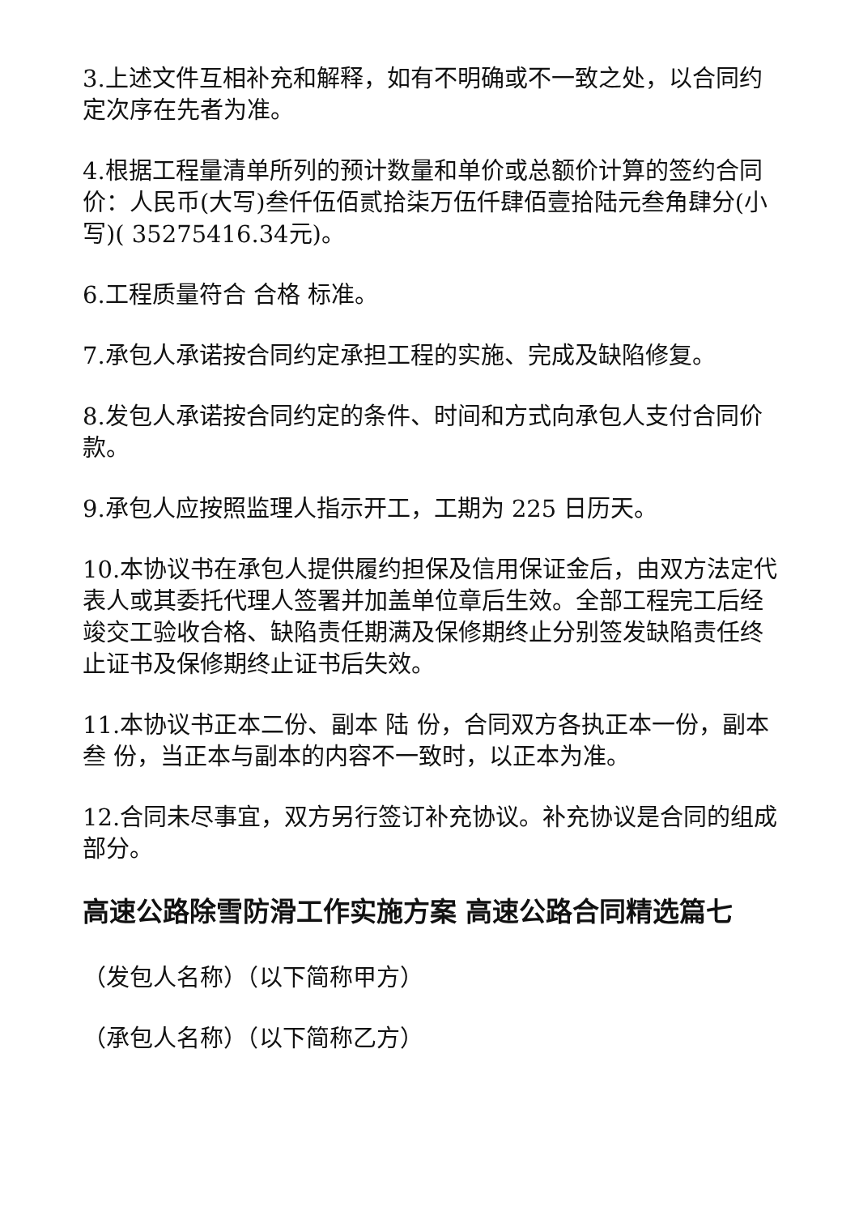3.上述文件互相补充和解释，如有不明确或不一致之处，以合同约定次序在先者为准。
4.根据工程量清单所列的预计数量和单价或总额价计算的签约合同价：人民币(大写)叁仟伍佰贰拾柒万伍仟肆佰壹拾陆元叁角肆分(小写)( 35275416.34元)。
6.工程质量符合 合格 标准。
7.承包人承诺按合同约定承担工程的实施、完成及缺陷修复。
8.发包人承诺按合同约定的条件、时间和方式向承包人支付合同价款。
9.承包人应按照监理人指示开工，工期为 225 日历天。
10.本协议书在承包人提供履约担保及信用保证金后，由双方法定代表人或其委托代理人签署并加盖单位章后生效。全部工程完工后经竣交工验收合格、缺陷责任期满及保修期终止分别签发缺陷责任终止证书及保修期终止证书后失效。
11.本协议书正本二份、副本 陆 份，合同双方各执正本一份，副本 叁 份，当正本与副本的内容不一致时，以正本为准。
12.合同未尽事宜，双方另行签订补充协议。补充协议是合同的组成部分。
高速公路除雪防滑工作实施方案 高速公路合同精选篇七
（发包人名称）（以下简称甲方）
（承包人名称）（以下简称乙方）